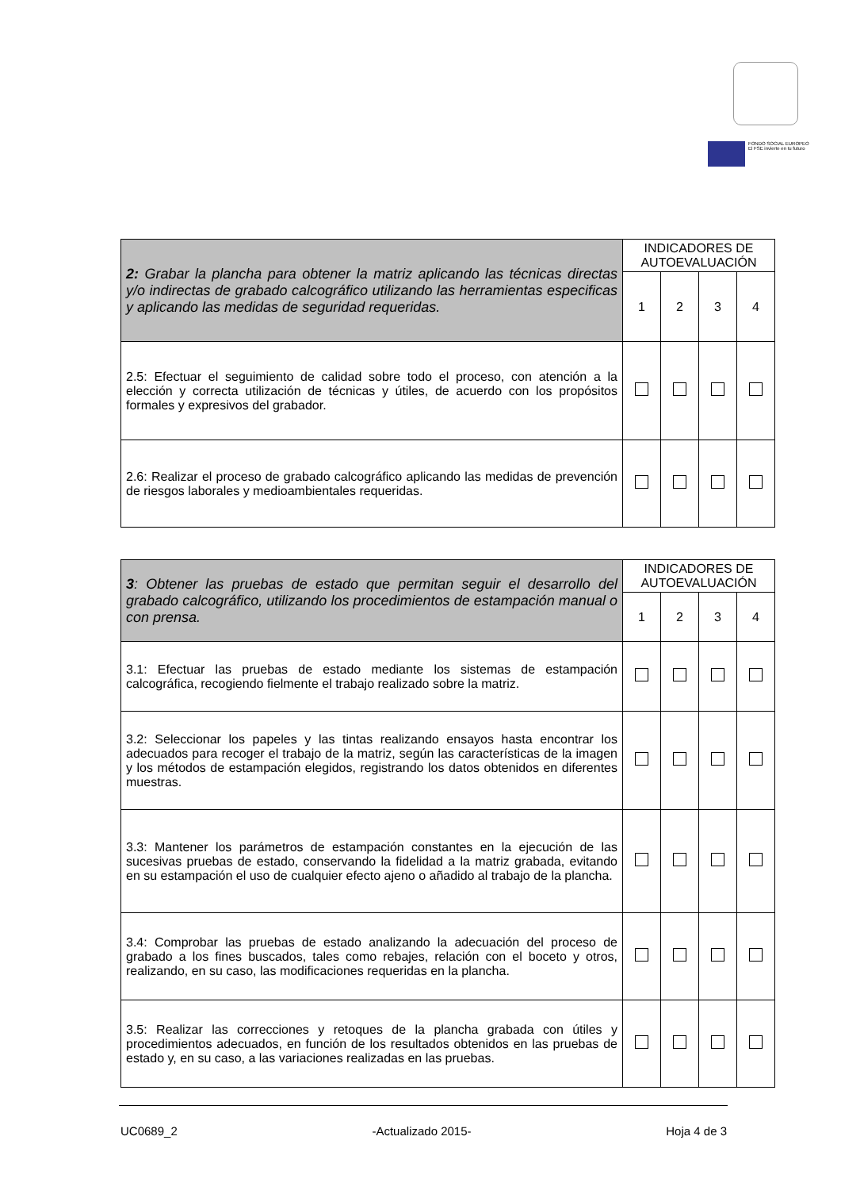FONDO SOCIAL EUROPEO
El FSE invierte en tu futuro
| 2: Grabar la plancha para obtener la matriz aplicando las técnicas directas y/o indirectas de grabado calcográfico utilizando las herramientas especificas y aplicando las medidas de seguridad requeridas. | INDICADORES DE AUTOEVALUACIÓN | | | |
| | 1 | 2 | 3 | 4 |
| 2.5: Efectuar el seguimiento de calidad sobre todo el proceso, con atención a la elección y correcta utilización de técnicas y útiles, de acuerdo con los propósitos formales y expresivos del grabador. | | | | |
| 2.6: Realizar el proceso de grabado calcográfico aplicando las medidas de prevención de riesgos laborales y medioambientales requeridas. | | | | |
| 3 : Obtener las pruebas de estado que permitan seguir el desarrollo del grabado calcográfico, utilizando los procedimientos de estampación manual o con prensa. | INDICADORES DE AUTOEVALUACIÓN | | | |
| | 1 | 2 | 3 | 4 |
| 3.1: Efectuar las pruebas de estado mediante los sistemas de estampación calcográfica, recogiendo fielmente el trabajo realizado sobre la matriz. | | | | |
| 3.2: Seleccionar los papeles y las tintas realizando ensayos hasta encontrar los adecuados para recoger el trabajo de la matriz, según las características de la imagen y los métodos de estampación elegidos, registrando los datos obtenidos en diferentes muestras. | | | | |
| 3.3: Mantener los parámetros de estampación constantes en la ejecución de las sucesivas pruebas de estado, conservando la fidelidad a la matriz grabada, evitando en su estampación el uso de cualquier efecto ajeno o añadido al trabajo de la plancha. | | | | |
| 3.4: Comprobar las pruebas de estado analizando la adecuación del proceso de grabado a los fines buscados, tales como rebajes, relación con el boceto y otros, realizando, en su caso, las modificaciones requeridas en la plancha. | | | | |
| 3.5: Realizar las correcciones y retoques de la plancha grabada con útiles y procedimientos adecuados, en función de los resultados obtenidos en las pruebas de estado y, en su caso, a las variaciones realizadas en las pruebas. | | | | |
UC0689_2 -Actualizado 2015- Hoja 4 de 3